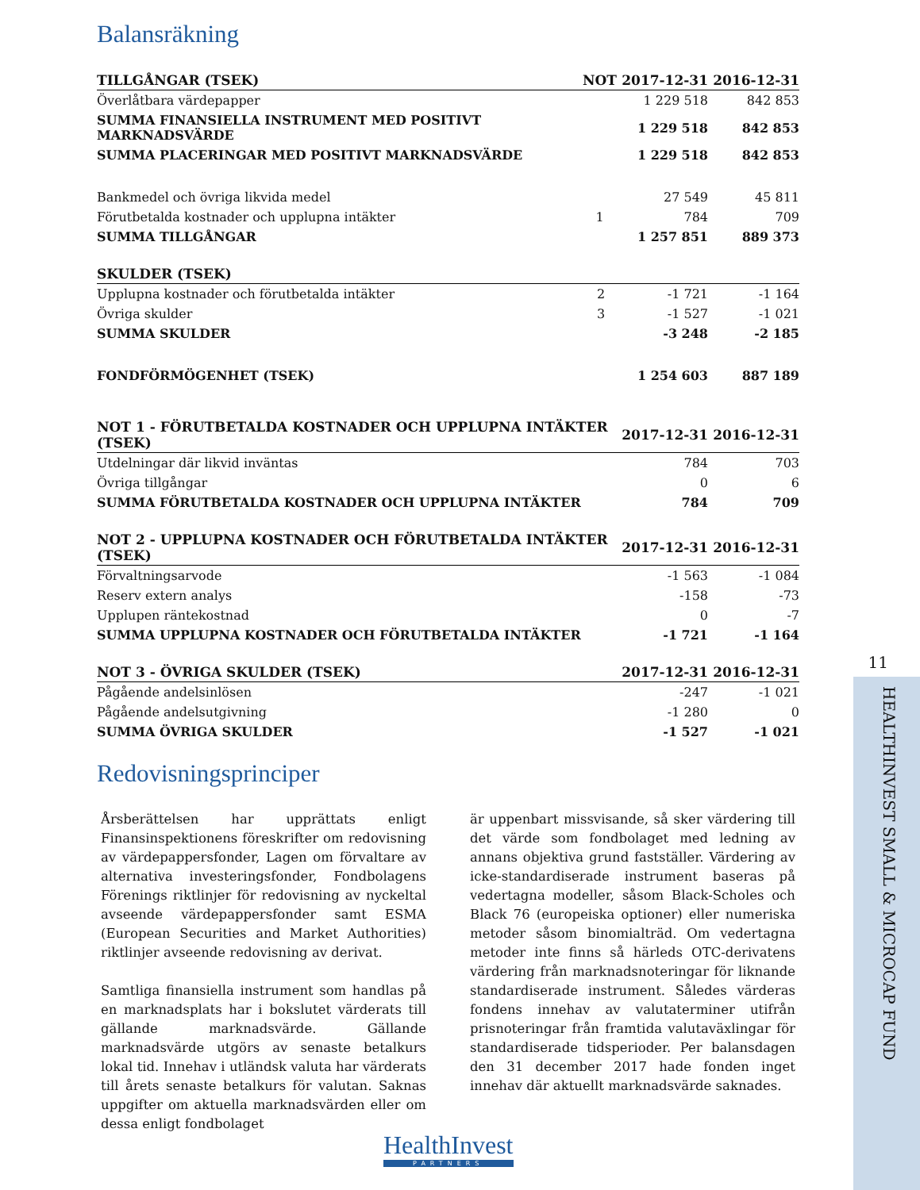Balansräkning
| TILLGÅNGAR (TSEK) | NOT | 2017-12-31 | 2016-12-31 |
| --- | --- | --- | --- |
| Överlåtbara värdepapper | | 1 229 518 | 842 853 |
| SUMMA FINANSIELLA INSTRUMENT MED POSITIVT MARKNADSVÄRDE | | 1 229 518 | 842 853 |
| SUMMA PLACERINGAR MED POSITIVT MARKNADSVÄRDE | | 1 229 518 | 842 853 |
| Bankmedel och övriga likvida medel | | 27 549 | 45 811 |
| Förutbetalda kostnader och upplupna intäkter | 1 | 784 | 709 |
| SUMMA TILLGÅNGAR | | 1 257 851 | 889 373 |
| SKULDER (TSEK) | | | |
| --- | --- | --- | --- |
| Upplupna kostnader och förutbetalda intäkter | 2 | -1 721 | -1 164 |
| Övriga skulder | 3 | -1 527 | -1 021 |
| SUMMA SKULDER | | -3 248 | -2 185 |
| FONDFÖRMÖGENHET (TSEK) | | 1 254 603 | 887 189 |
| NOT 1 - FÖRUTBETALDA KOSTNADER OCH UPPLUPNA INTÄKTER (TSEK) | 2017-12-31 | 2016-12-31 |
| --- | --- | --- |
| Utdelningar där likvid inväntas | 784 | 703 |
| Övriga tillgångar | 0 | 6 |
| SUMMA FÖRUTBETALDA KOSTNADER OCH UPPLUPNA INTÄKTER | 784 | 709 |
| NOT 2 - UPPLUPNA KOSTNADER OCH FÖRUTBETALDA INTÄKTER (TSEK) | 2017-12-31 | 2016-12-31 |
| --- | --- | --- |
| Förvaltningsarvode | -1 563 | -1 084 |
| Reserv extern analys | -158 | -73 |
| Upplupen räntekostnad | 0 | -7 |
| SUMMA UPPLUPNA KOSTNADER OCH FÖRUTBETALDA INTÄKTER | -1 721 | -1 164 |
| NOT 3 - ÖVRIGA SKULDER (TSEK) | 2017-12-31 | 2016-12-31 |
| --- | --- | --- |
| Pågående andelsinlösen | -247 | -1 021 |
| Pågående andelsutgivning | -1 280 | 0 |
| SUMMA ÖVRIGA SKULDER | -1 527 | -1 021 |
Redovisningsprinciper
Årsberättelsen har upprättats enligt Finansinspektionens föreskrifter om redovisning av värdepappersfonder, Lagen om förvaltare av alternativa investeringsfonder, Fondbolagens Förenings riktlinjer för redovisning av nyckeltal avseende värdepappersfonder samt ESMA (European Securities and Market Authorities) riktlinjer avseende redovisning av derivat.
Samtliga finansiella instrument som handlas på en marknadsplats har i bokslutet värderats till gällande marknadsvärde. Gällande marknadsvärde utgörs av senaste betalkurs lokal tid. Innehav i utländsk valuta har värderats till årets senaste betalkurs för valutan. Saknas uppgifter om aktuella marknadsvärden eller om dessa enligt fondbolaget
är uppenbart missvisande, så sker värdering till det värde som fondbolaget med ledning av annans objektiva grund fastställer. Värdering av icke-standardiserade instrument baseras på vedertagna modeller, såsom Black-Scholes och Black 76 (europeiska optioner) eller numeriska metoder såsom binomialträd. Om vedertagna metoder inte finns så härleds OTC-derivatens värdering från marknadsnoteringar för liknande standardiserade instrument. Således värderas fondens innehav av valutaterminer utifrån prisnoteringar från framtida valutaväxlingar för standardiserade tidsperioder. Per balansdagen den 31 december 2017 hade fonden inget innehav där aktuellt marknadsvärde saknades.
11
HEALTHINVEST SMALL & MICROCAP FUND
HealthInvest
PARTNERS